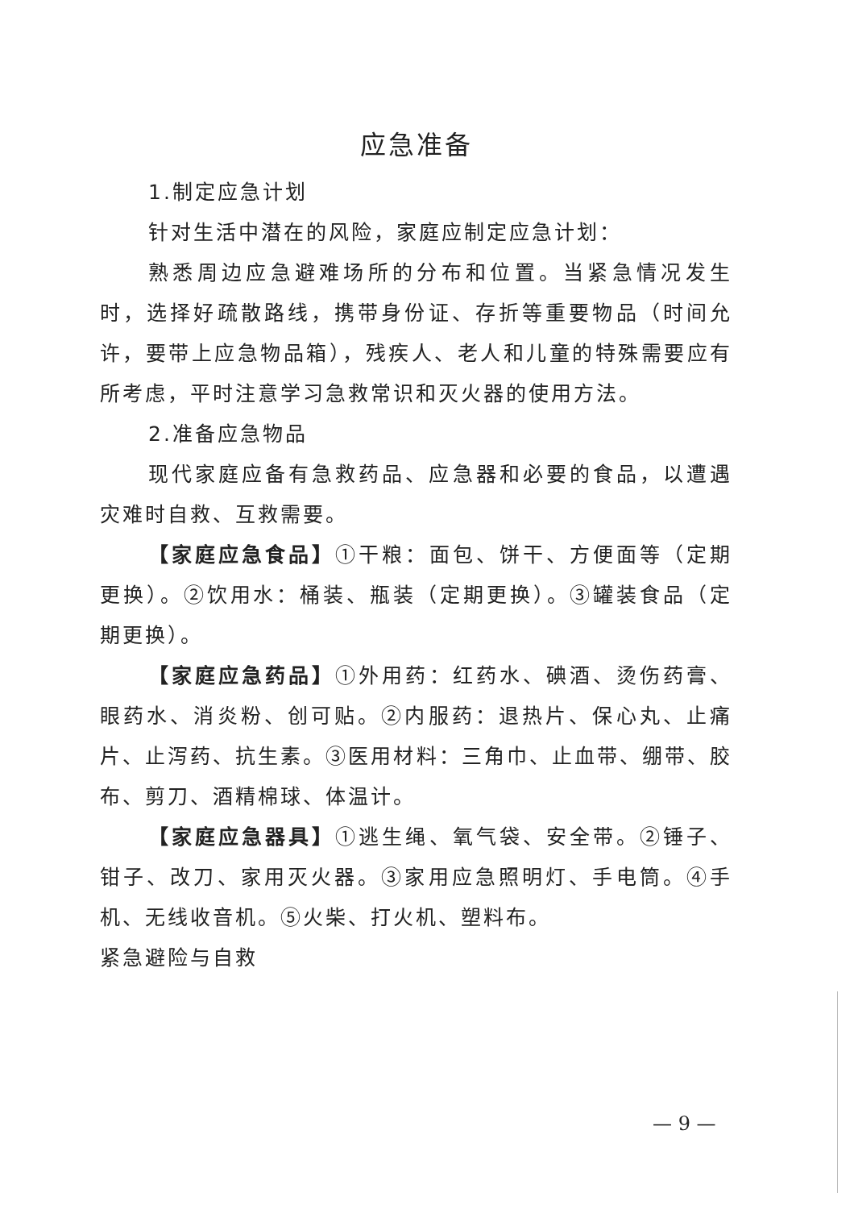应急准备
1.制定应急计划
针对生活中潜在的风险，家庭应制定应急计划：
熟悉周边应急避难场所的分布和位置。当紧急情况发生时，选择好疏散路线，携带身份证、存折等重要物品（时间允许，要带上应急物品箱），残疾人、老人和儿童的特殊需要应有所考虑，平时注意学习急救常识和灭火器的使用方法。
2.准备应急物品
现代家庭应备有急救药品、应急器和必要的食品，以遭遇灾难时自救、互救需要。
【家庭应急食品】①干粮：面包、饼干、方便面等（定期更换）。②饮用水：桶装、瓶装（定期更换）。③罐装食品（定期更换）。
【家庭应急药品】①外用药：红药水、碘酒、烫伤药膏、眼药水、消炎粉、创可贴。②内服药：退热片、保心丸、止痛片、止泻药、抗生素。③医用材料：三角巾、止血带、绷带、胶布、剪刀、酒精棉球、体温计。
【家庭应急器具】①逃生绳、氧气袋、安全带。②锤子、钳子、改刀、家用灭火器。③家用应急照明灯、手电筒。④手机、无线收音机。⑤火柴、打火机、塑料布。
紧急避险与自救
— 9 —